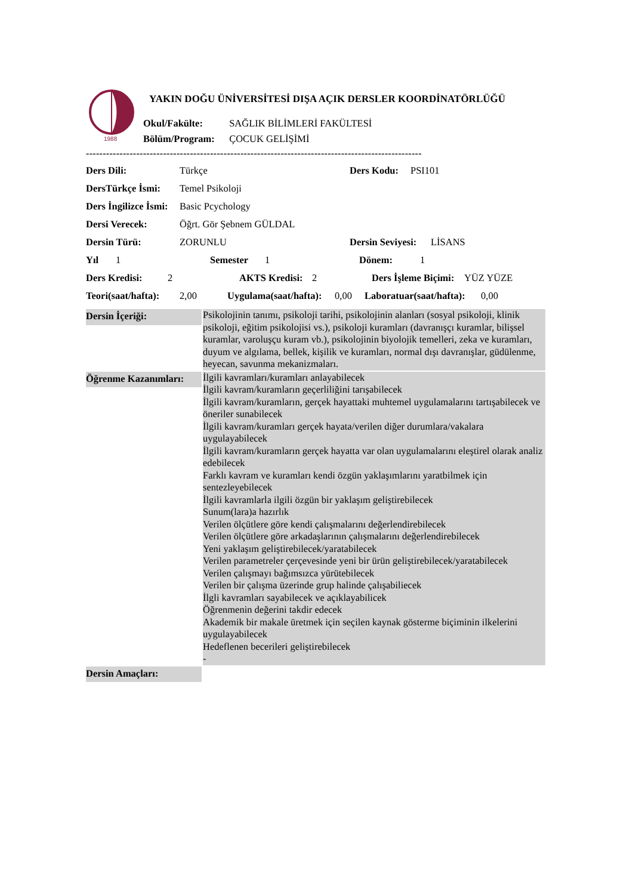1988
YAKIN DOĞU ÜNİVERSİTESİ DIŞA AÇIK DERSLER KOORDİNATÖRLÜĞÜ
Okul/Fakülte: SAĞLIK BİLİMLERİ FAKÜLTESİ
Bölüm/Program: ÇOCUK GELİŞİMİ
----------------------------------------------------------------------------------------------------
Ders Dili: Türkçe Ders Kodu: PSI101
DersTürkçe İsmi: Temel Psikoloji
Ders İngilizce İsmi: Basic Pcychology
Dersi Verecek: Öğrt. Gör Şebnem GÜLDAL
Dersin Türü: ZORUNLU Dersin Seviyesi: LİSANS
Yıl 1 Semester 1 Dönem: 1
Ders Kredisi: 2 AKTS Kredisi: 2 Ders İşleme Biçimi: YÜZ YÜZE
Teori(saat/hafta): 2,00 Uygulama(saat/hafta): 0,00 Laboratuar(saat/hafta): 0,00
| Dersin İçeriği: | Psikolojinin tanımı, psikoloji tarihi, psikolojinin alanları (sosyal psikoloji, klinik psikoloji, eğitim psikolojisi vs.), psikoloji kuramları (davranışçı kuramlar, bilişsel kuramlar, varoluşçu kuram vb.), psikolojinin biyolojik temelleri, zeka ve kuramları, duyum ve algılama, bellek, kişilik ve kuramları, normal dışı davranışlar, güdülenme, heyecan, savunma mekanizmaları. |
| Öğrenme Kazanımları: | İlgili kavramları/kuramları anlayabilecek İlgili kavram/kuramların geçerliliğini tarışabilecek İlgili kavram/kuramların, gerçek hayattaki muhtemel uygulamalarını tartışabilecek ve öneriler sunabilecek İlgili kavram/kuramları gerçek hayata/verilen diğer durumlara/vakalara uygulayabilecek İlgili kavram/kuramların gerçek hayatta var olan uygulamalarını eleştirel olarak analiz edebilecek Farklı kavram ve kuramları kendi özgün yaklaşımlarını yaratbilmek için sentezleyebilecek İlgili kavramlarla ilgili özgün bir yaklaşım geliştirebilecek Sunum(lara)a hazırlık Verilen ölçütlere göre kendi çalışmalarını değerlendirebilecek Verilen ölçütlere göre arkadaşlarının çalışmalarını değerlendirebilecek Yeni yaklaşım geliştirebilecek/yaratabilecek Verilen parametreler çerçevesinde yeni bir ürün geliştirebilecek/yaratabilecek Verilen çalışmayı bağımsızca yürütebilecek Verilen bir çalışma üzerinde grup halinde çalışabiliecek İlgli kavramları sayabilecek ve açıklayabilicek Öğrenmenin değerini takdir edecek Akademik bir makale üretmek için seçilen kaynak gösterme biçiminin ilkelerini uygulayabilecek Hedeflenen becerileri geliştirebilecek - |
| Dersin Amaçları: | |